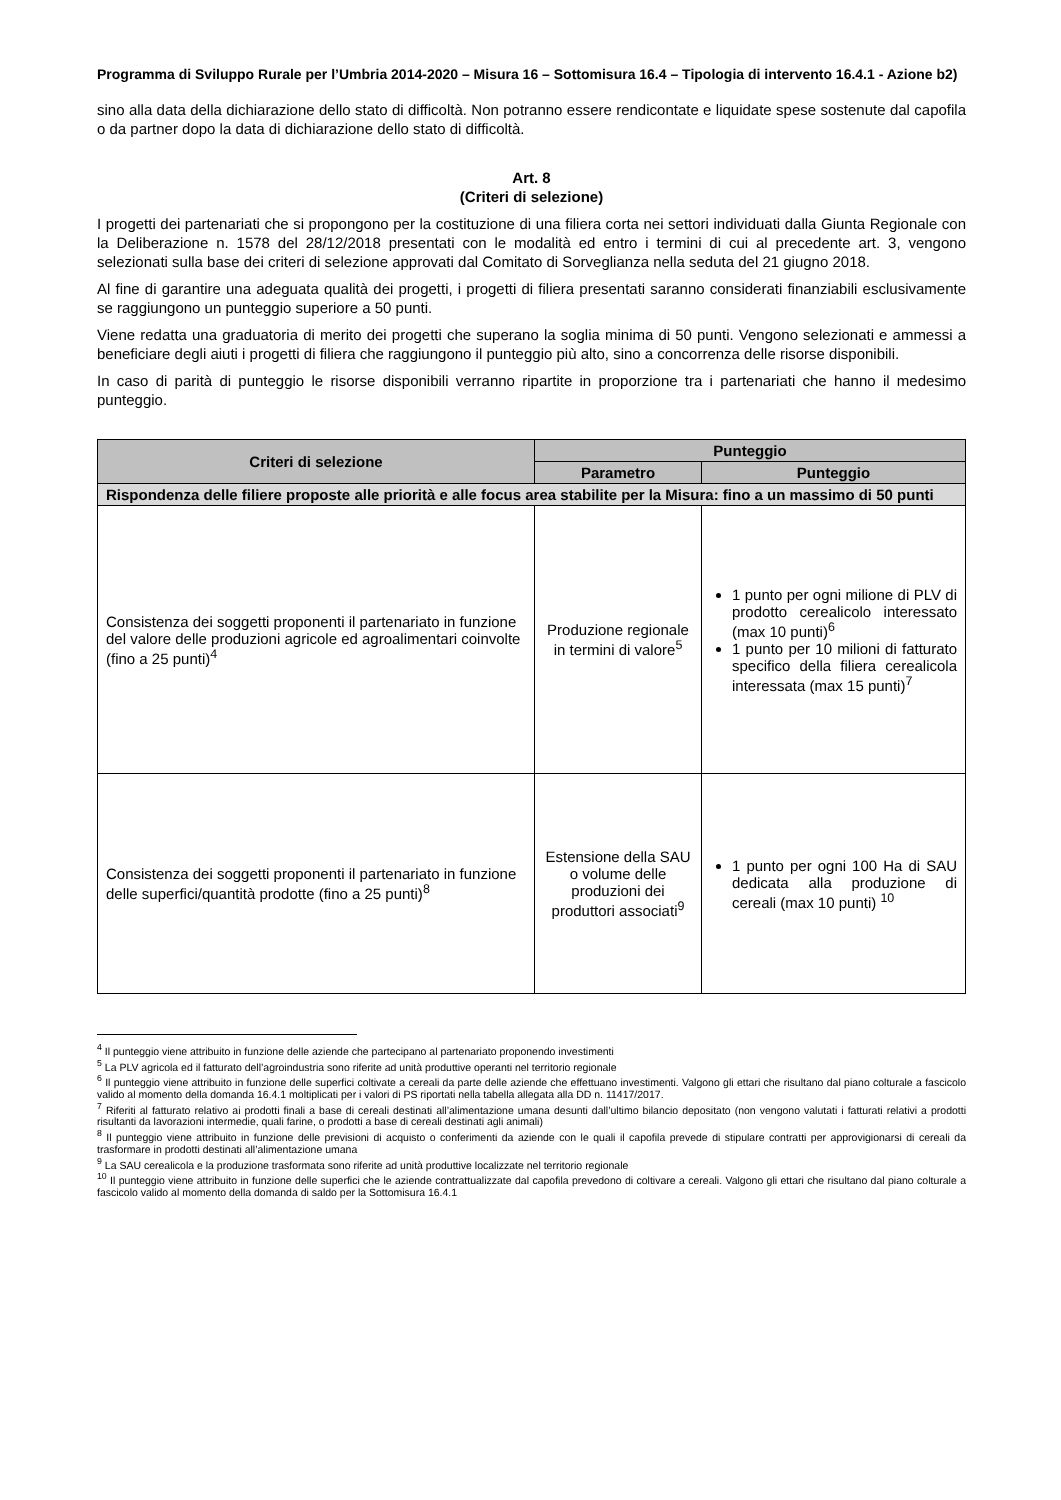Programma di Sviluppo Rurale per l’Umbria 2014-2020 – Misura 16 – Sottomisura 16.4 – Tipologia di intervento 16.4.1 - Azione b2)
sino alla data della dichiarazione dello stato di difficoltà. Non potranno essere rendicontate e liquidate spese sostenute dal capofila o da partner dopo la data di dichiarazione dello stato di difficoltà.
Art. 8
(Criteri di selezione)
I progetti dei partenariati che si propongono per la costituzione di una filiera corta nei settori individuati dalla Giunta Regionale con la Deliberazione n. 1578 del 28/12/2018 presentati con le modalità ed entro i termini di cui al precedente art. 3, vengono selezionati sulla base dei criteri di selezione approvati dal Comitato di Sorveglianza nella seduta del 21 giugno 2018.
Al fine di garantire una adeguata qualità dei progetti, i progetti di filiera presentati saranno considerati finanziabili esclusivamente se raggiungono un punteggio superiore a 50 punti.
Viene redatta una graduatoria di merito dei progetti che superano la soglia minima di 50 punti. Vengono selezionati e ammessi a beneficiare degli aiuti i progetti di filiera che raggiungono il punteggio più alto, sino a concorrenza delle risorse disponibili.
In caso di parità di punteggio le risorse disponibili verranno ripartite in proporzione tra i partenariati che hanno il medesimo punteggio.
| Criteri di selezione | Punteggio | |
| --- | --- | --- |
| | Parametro | Punteggio |
| Rispondenza delle filiere proposte alle priorità e alle focus area stabilite per la Misura: fino a un massimo di 50 punti | | |
| Consistenza dei soggetti proponenti il partenariato in funzione del valore delle produzioni agricole ed agroalimentari coinvolte (fino a 25 punti)<sup>4</sup> | Produzione regionale in termini di valore<sup>5</sup> | 1 punto per ogni milione di PLV di prodotto cerealicolo interessato (max 10 punti)<sup>6</sup> 1 punto per 10 milioni di fatturato specifico della filiera cerealicola interessata (max 15 punti)<sup>7</sup> |
| Consistenza dei soggetti proponenti il partenariato in funzione delle superfici/quantità prodotte (fino a 25 punti)<sup>8</sup> | Estensione della SAU o volume delle produzioni dei produttori associati<sup>9</sup> | 1 punto per ogni 100 Ha di SAU dedicata alla produzione di cereali (max 10 punti) <sup>10</sup> |
<sup>4</sup> Il punteggio viene attribuito in funzione delle aziende che partecipano al partenariato proponendo investimenti
<sup>5</sup> La PLV agricola ed il fatturato dell’agroindustria sono riferite ad unità produttive operanti nel territorio regionale
<sup>6</sup> Il punteggio viene attribuito in funzione delle superfici coltivate a cereali da parte delle aziende che effettuano investimenti. Valgono gli ettari che risultano dal piano colturale a fascicolo valido al momento della domanda 16.4.1 moltiplicati per i valori di PS riportati nella tabella allegata alla DD n. 11417/2017.
<sup>7</sup> Riferiti al fatturato relativo ai prodotti finali a base di cereali destinati all’alimentazione umana desunti dall’ultimo bilancio depositato (non vengono valutati i fatturati relativi a prodotti risultanti da lavorazioni intermedie, quali farine, o prodotti a base di cereali destinati agli animali)
<sup>8</sup> Il punteggio viene attribuito in funzione delle previsioni di acquisto o conferimenti da aziende con le quali il capofila prevede di stipulare contratti per approvigionarsi di cereali da trasformare in prodotti destinati all’alimentazione umana
<sup>9</sup> La SAU cerealicola e la produzione trasformata sono riferite ad unità produttive localizzate nel territorio regionale
<sup>10</sup> Il punteggio viene attribuito in funzione delle superfici che le aziende contrattualizzate dal capofila prevedono di coltivare a cereali. Valgono gli ettari che risultano dal piano colturale a fascicolo valido al momento della domanda di saldo per la Sottomisura 16.4.1